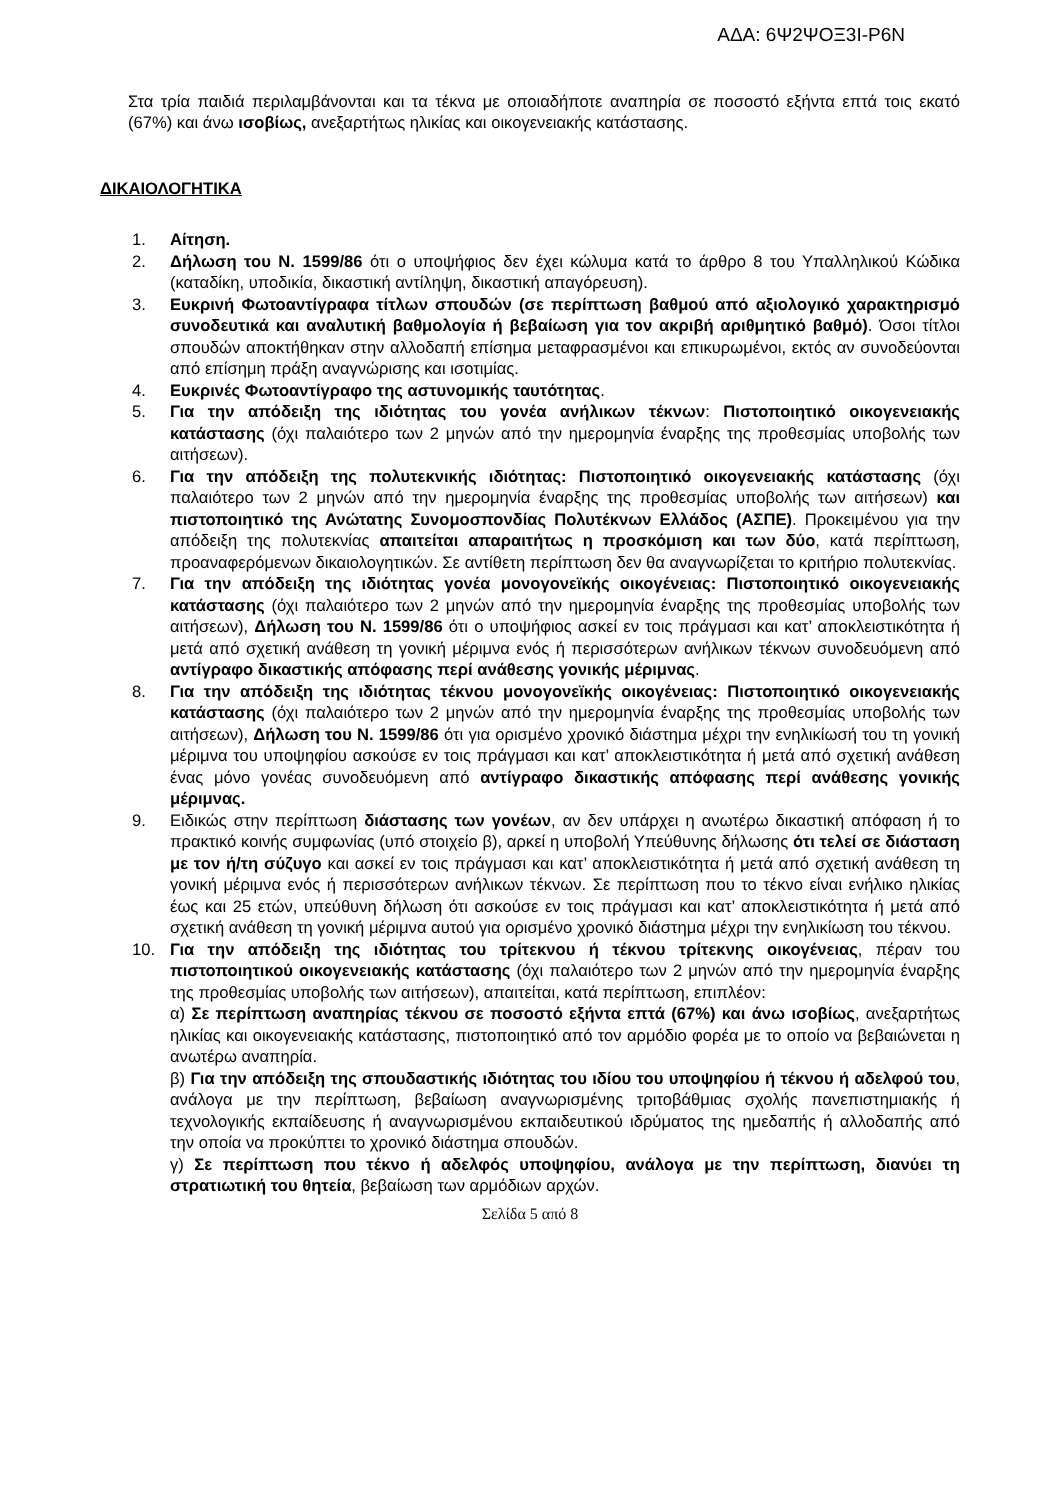ΑΔΑ: 6Ψ2ΨΟΞ3Ι-Ρ6Ν
Στα τρία παιδιά περιλαμβάνονται και τα τέκνα με οποιαδήποτε αναπηρία σε ποσοστό εξήντα επτά τοις εκατό (67%) και άνω ισοβίως, ανεξαρτήτως ηλικίας και οικογενειακής κατάστασης.
ΔΙΚΑΙΟΛΟΓΗΤΙΚΑ
1. Αίτηση.
2. Δήλωση του Ν. 1599/86 ότι ο υποψήφιος δεν έχει κώλυμα κατά το άρθρο 8 του Υπαλληλικού Κώδικα (καταδίκη, υποδικία, δικαστική αντίληψη, δικαστική απαγόρευση).
3. Ευκρινή Φωτοαντίγραφα τίτλων σπουδών (σε περίπτωση βαθμού από αξιολογικό χαρακτηρισμό συνοδευτικά και αναλυτική βαθμολογία ή βεβαίωση για τον ακριβή αριθμητικό βαθμό). Όσοι τίτλοι σπουδών αποκτήθηκαν στην αλλοδαπή επίσημα μεταφρασμένοι και επικυρωμένοι, εκτός αν συνοδεύονται από επίσημη πράξη αναγνώρισης και ισοτιμίας.
4. Ευκρινές Φωτοαντίγραφο της αστυνομικής ταυτότητας.
5. Για την απόδειξη της ιδιότητας του γονέα ανήλικων τέκνων: Πιστοποιητικό οικογενειακής κατάστασης (όχι παλαιότερο των 2 μηνών από την ημερομηνία έναρξης της προθεσμίας υποβολής των αιτήσεων).
6. Για την απόδειξη της πολυτεκνικής ιδιότητας: Πιστοποιητικό οικογενειακής κατάστασης (όχι παλαιότερο των 2 μηνών από την ημερομηνία έναρξης της προθεσμίας υποβολής των αιτήσεων) και πιστοποιητικό της Ανώτατης Συνομοσπονδίας Πολυτέκνων Ελλάδος (ΑΣΠΕ). Προκειμένου για την απόδειξη της πολυτεκνίας απαιτείται απαραιτήτως η προσκόμιση και των δύο, κατά περίπτωση, προαναφερόμενων δικαιολογητικών. Σε αντίθετη περίπτωση δεν θα αναγνωρίζεται το κριτήριο πολυτεκνίας.
7. Για την απόδειξη της ιδιότητας γονέα μονογονεϊκής οικογένειας: Πιστοποιητικό οικογενειακής κατάστασης (όχι παλαιότερο των 2 μηνών από την ημερομηνία έναρξης της προθεσμίας υποβολής των αιτήσεων), Δήλωση του Ν. 1599/86 ότι ο υποψήφιος ασκεί εν τοις πράγμασι και κατ’ αποκλειστικότητα ή μετά από σχετική ανάθεση τη γονική μέριμνα ενός ή περισσότερων ανήλικων τέκνων συνοδευόμενη από αντίγραφο δικαστικής απόφασης περί ανάθεσης γονικής μέριμνας.
8. Για την απόδειξη της ιδιότητας τέκνου μονογονεϊκής οικογένειας: Πιστοποιητικό οικογενειακής κατάστασης (όχι παλαιότερο των 2 μηνών από την ημερομηνία έναρξης της προθεσμίας υποβολής των αιτήσεων), Δήλωση του Ν. 1599/86 ότι για ορισμένο χρονικό διάστημα μέχρι την ενηλικίωσή του τη γονική μέριμνα του υποψηφίου ασκούσε εν τοις πράγμασι και κατ’ αποκλειστικότητα ή μετά από σχετική ανάθεση ένας μόνο γονέας συνοδευόμενη από αντίγραφο δικαστικής απόφασης περί ανάθεσης γονικής μέριμνας.
9. Ειδικώς στην περίπτωση διάστασης των γονέων, αν δεν υπάρχει η ανωτέρω δικαστική απόφαση ή το πρακτικό κοινής συμφωνίας (υπό στοιχείο β), αρκεί η υποβολή Υπεύθυνης δήλωσης ότι τελεί σε διάσταση με τον ή/τη σύζυγο και ασκεί εν τοις πράγμασι και κατ’ αποκλειστικότητα ή μετά από σχετική ανάθεση τη γονική μέριμνα ενός ή περισσότερων ανήλικων τέκνων. Σε περίπτωση που το τέκνο είναι ενήλικο ηλικίας έως και 25 ετών, υπεύθυνη δήλωση ότι ασκούσε εν τοις πράγμασι και κατ’ αποκλειστικότητα ή μετά από σχετική ανάθεση τη γονική μέριμνα αυτού για ορισμένο χρονικό διάστημα μέχρι την ενηλικίωση του τέκνου.
10. Για την απόδειξη της ιδιότητας του τρίτεκνου ή τέκνου τρίτεκνης οικογένειας, πέραν του πιστοποιητικού οικογενειακής κατάστασης (όχι παλαιότερο των 2 μηνών από την ημερομηνία έναρξης της προθεσμίας υποβολής των αιτήσεων), απαιτείται, κατά περίπτωση, επιπλέον:
α) Σε περίπτωση αναπηρίας τέκνου σε ποσοστό εξήντα επτά (67%) και άνω ισοβίως, ανεξαρτήτως ηλικίας και οικογενειακής κατάστασης, πιστοποιητικό από τον αρμόδιο φορέα με το οποίο να βεβαιώνεται η ανωτέρω αναπηρία.
β) Για την απόδειξη της σπουδαστικής ιδιότητας του ιδίου του υποψηφίου ή τέκνου ή αδελφού του, ανάλογα με την περίπτωση, βεβαίωση αναγνωρισμένης τριτοβάθμιας σχολής πανεπιστημιακής ή τεχνολογικής εκπαίδευσης ή αναγνωρισμένου εκπαιδευτικού ιδρύματος της ημεδαπής ή αλλοδαπής από την οποία να προκύπτει το χρονικό διάστημα σπουδών.
γ) Σε περίπτωση που τέκνο ή αδελφός υποψηφίου, ανάλογα με την περίπτωση, διανύει τη στρατιωτική του θητεία, βεβαίωση των αρμόδιων αρχών.
Σελίδα 5 από 8